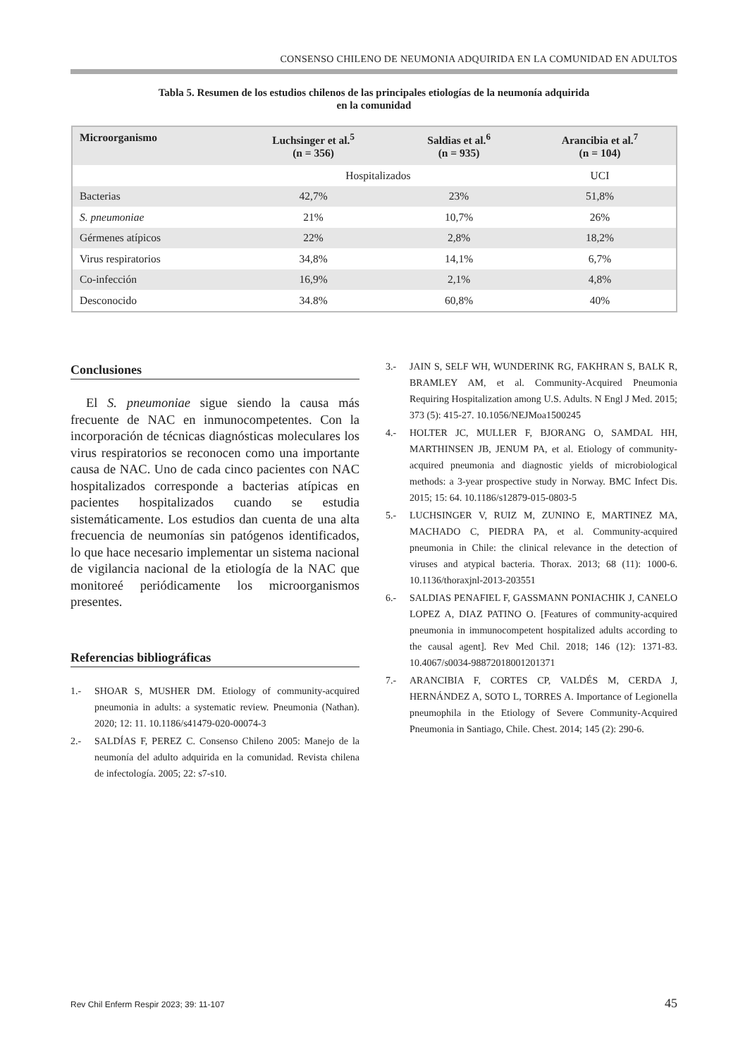CONSENSO CHILENO DE NEUMONIA ADQUIRIDA EN LA COMUNIDAD EN ADULTOS
Tabla 5. Resumen de los estudios chilenos de las principales etiologías de la neumonía adquirida
en la comunidad
| Microorganismo | Luchsinger et al.<sup>5</sup> (n = 356) | Saldias et al.<sup>6</sup> (n = 935) | Arancibia et al.<sup>7</sup> (n = 104) |
| --- | --- | --- | --- |
| | Hospitalizados | | UCI |
| Bacterias | 42,7% | 23% | 51,8% |
| S. pneumoniae | 21% | 10,7% | 26% |
| Gérmenes atípicos | 22% | 2,8% | 18,2% |
| Virus respiratorios | 34,8% | 14,1% | 6,7% |
| Co-infección | 16,9% | 2,1% | 4,8% |
| Desconocido | 34.8% | 60,8% | 40% |
Conclusiones
El S. pneumoniae sigue siendo la causa más frecuente de NAC en inmunocompetentes. Con la incorporación de técnicas diagnósticas moleculares los virus respiratorios se reconocen como una importante causa de NAC. Uno de cada cinco pacientes con NAC hospitalizados corresponde a bacterias atípicas en pacientes hospitalizados cuando se estudia sistemáticamente. Los estudios dan cuenta de una alta frecuencia de neumonías sin patógenos identificados, lo que hace necesario implementar un sistema nacional de vigilancia nacional de la etiología de la NAC que monitoreé periódicamente los microorganismos presentes.
Referencias bibliográficas
1.- SHOAR S, MUSHER DM. Etiology of community-acquired pneumonia in adults: a systematic review. Pneumonia (Nathan). 2020; 12: 11. 10.1186/s41479-020-00074-3
2.- SALDÍAS F, PEREZ C. Consenso Chileno 2005: Manejo de la neumonía del adulto adquirida en la comunidad. Revista chilena de infectología. 2005; 22: s7-s10.
3.- JAIN S, SELF WH, WUNDERINK RG, FAKHRAN S, BALK R, BRAMLEY AM, et al. Community-Acquired Pneumonia Requiring Hospitalization among U.S. Adults. N Engl J Med. 2015; 373 (5): 415-27. 10.1056/NEJMoa1500245
4.- HOLTER JC, MULLER F, BJORANG O, SAMDAL HH, MARTHINSEN JB, JENUM PA, et al. Etiology of community-acquired pneumonia and diagnostic yields of microbiological methods: a 3-year prospective study in Norway. BMC Infect Dis. 2015; 15: 64. 10.1186/s12879-015-0803-5
5.- LUCHSINGER V, RUIZ M, ZUNINO E, MARTINEZ MA, MACHADO C, PIEDRA PA, et al. Community-acquired pneumonia in Chile: the clinical relevance in the detection of viruses and atypical bacteria. Thorax. 2013; 68 (11): 1000-6. 10.1136/thoraxjnl-2013-203551
6.- SALDIAS PENAFIEL F, GASSMANN PONIACHIK J, CANELO LOPEZ A, DIAZ PATINO O. [Features of community-acquired pneumonia in immunocompetent hospitalized adults according to the causal agent]. Rev Med Chil. 2018; 146 (12): 1371-83. 10.4067/s0034-98872018001201371
7.- ARANCIBIA F, CORTES CP, VALDÉS M, CERDA J, HERNÁNDEZ A, SOTO L, TORRES A. Importance of Legionella pneumophila in the Etiology of Severe Community-Acquired Pneumonia in Santiago, Chile. Chest. 2014; 145 (2): 290-6.
Rev Chil Enferm Respir 2023; 39: 11-107 45